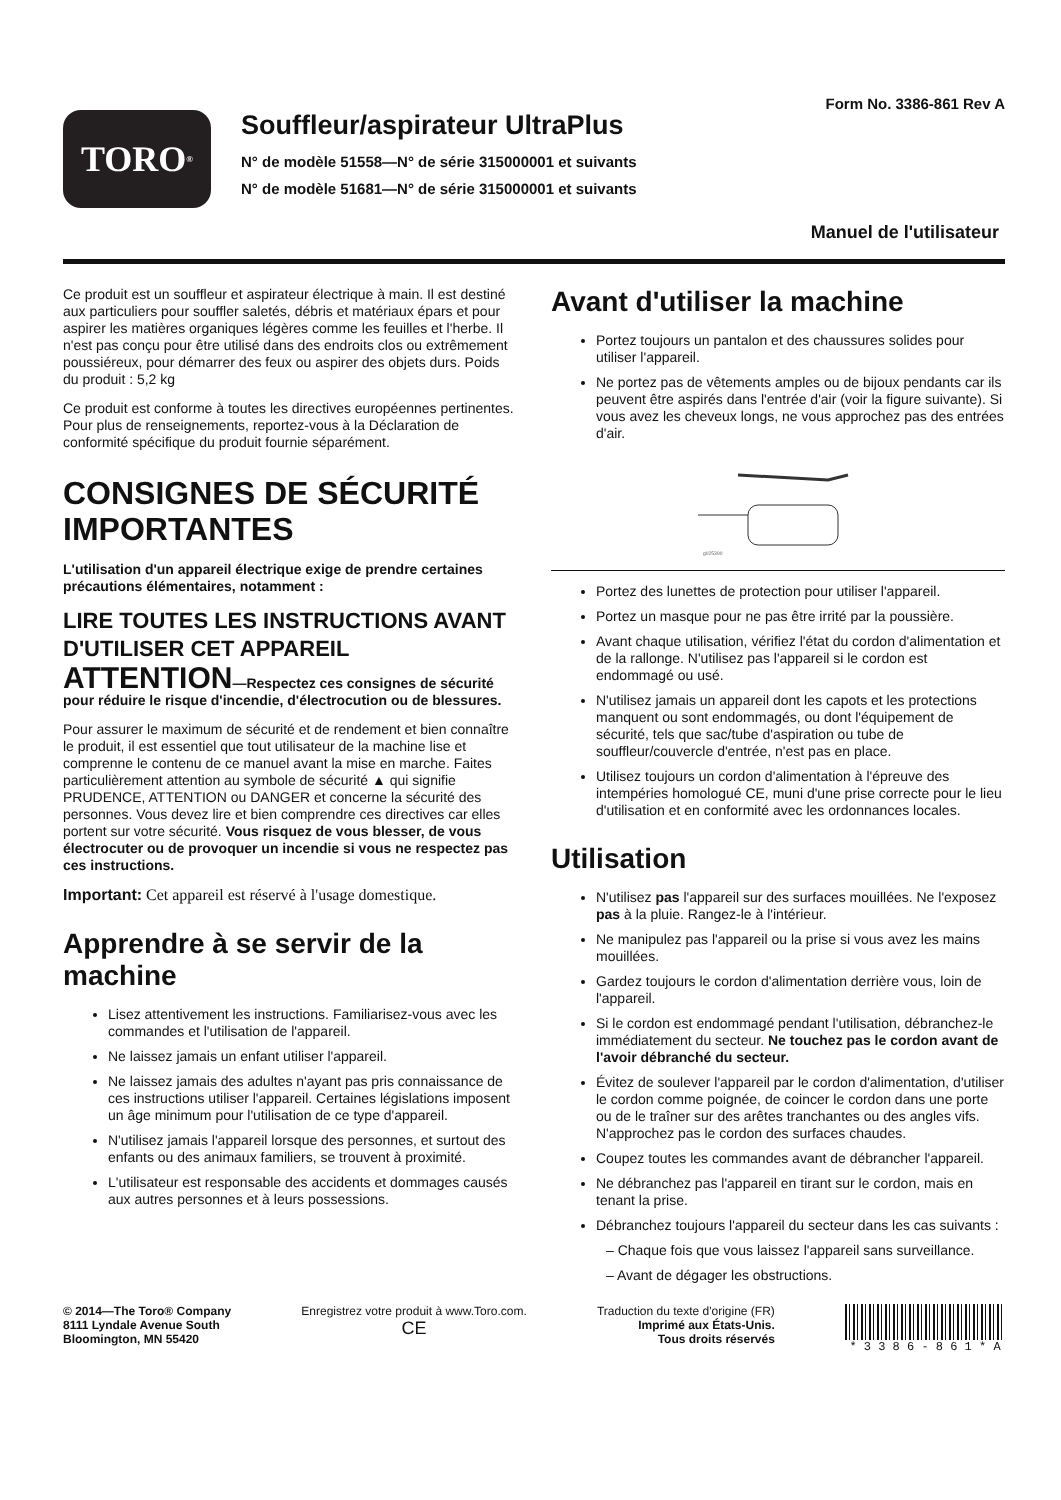Form No. 3386-861 Rev A
TORO<sup>®</sup>
Souffleur/aspirateur UltraPlus
N° de modèle 51558—N° de série 315000001 et suivants
N° de modèle 51681—N° de série 315000001 et suivants
Manuel de l'utilisateur
Ce produit est un souffleur et aspirateur électrique à main. Il est destiné aux particuliers pour souffler saletés, débris et matériaux épars et pour aspirer les matières organiques légères comme les feuilles et l'herbe. Il n'est pas conçu pour être utilisé dans des endroits clos ou extrêmement poussiéreux, pour démarrer des feux ou aspirer des objets durs. Poids du produit : 5,2 kg
Ce produit est conforme à toutes les directives européennes pertinentes. Pour plus de renseignements, reportez-vous à la Déclaration de conformité spécifique du produit fournie séparément.
CONSIGNES DE SÉCURITÉ IMPORTANTES
L'utilisation d'un appareil électrique exige de prendre certaines précautions élémentaires, notamment :
LIRE TOUTES LES INSTRUCTIONS AVANT D'UTILISER CET APPAREIL
ATTENTION—Respectez ces consignes de sécurité pour réduire le risque d'incendie, d'électrocution ou de blessures.
Pour assurer le maximum de sécurité et de rendement et bien connaître le produit, il est essentiel que tout utilisateur de la machine lise et comprenne le contenu de ce manuel avant la mise en marche. Faites particulièrement attention au symbole de sécurité ▲ qui signifie PRUDENCE, ATTENTION ou DANGER et concerne la sécurité des personnes. Vous devez lire et bien comprendre ces directives car elles portent sur votre sécurité. Vous risquez de vous blesser, de vous électrocuter ou de provoquer un incendie si vous ne respectez pas ces instructions.
Important: Cet appareil est réservé à l'usage domestique.
Apprendre à se servir de la machine
Lisez attentivement les instructions. Familiarisez-vous avec les commandes et l'utilisation de l'appareil.
Ne laissez jamais un enfant utiliser l'appareil.
Ne laissez jamais des adultes n'ayant pas pris connaissance de ces instructions utiliser l'appareil. Certaines législations imposent un âge minimum pour l'utilisation de ce type d'appareil.
N'utilisez jamais l'appareil lorsque des personnes, et surtout des enfants ou des animaux familiers, se trouvent à proximité.
L'utilisateur est responsable des accidents et dommages causés aux autres personnes et à leurs possessions.
Avant d'utiliser la machine
Portez toujours un pantalon et des chaussures solides pour utiliser l'appareil.
Ne portez pas de vêtements amples ou de bijoux pendants car ils peuvent être aspirés dans l'entrée d'air (voir la figure suivante). Si vous avez les cheveux longs, ne vous approchez pas des entrées d'air.
g025390
Portez des lunettes de protection pour utiliser l'appareil.
Portez un masque pour ne pas être irrité par la poussière.
Avant chaque utilisation, vérifiez l'état du cordon d'alimentation et de la rallonge. N'utilisez pas l'appareil si le cordon est endommagé ou usé.
N'utilisez jamais un appareil dont les capots et les protections manquent ou sont endommagés, ou dont l'équipement de sécurité, tels que sac/tube d'aspiration ou tube de souffleur/couvercle d'entrée, n'est pas en place.
Utilisez toujours un cordon d'alimentation à l'épreuve des intempéries homologué CE, muni d'une prise correcte pour le lieu d'utilisation et en conformité avec les ordonnances locales.
Utilisation
N'utilisez pas l'appareil sur des surfaces mouillées. Ne l'exposez pas à la pluie. Rangez-le à l'intérieur.
Ne manipulez pas l'appareil ou la prise si vous avez les mains mouillées.
Gardez toujours le cordon d'alimentation derrière vous, loin de l'appareil.
Si le cordon est endommagé pendant l'utilisation, débranchez-le immédiatement du secteur. Ne touchez pas le cordon avant de l'avoir débranché du secteur.
Évitez de soulever l'appareil par le cordon d'alimentation, d'utiliser le cordon comme poignée, de coincer le cordon dans une porte ou de le traîner sur des arêtes tranchantes ou des angles vifs. N'approchez pas le cordon des surfaces chaudes.
Coupez toutes les commandes avant de débrancher l'appareil.
Ne débranchez pas l'appareil en tirant sur le cordon, mais en tenant la prise.
Débranchez toujours l'appareil du secteur dans les cas suivants :
– Chaque fois que vous laissez l'appareil sans surveillance.
– Avant de dégager les obstructions.
© 2014—The Toro® Company
8111 Lyndale Avenue South
Bloomington, MN 55420
Enregistrez votre produit à www.Toro.com.
CE
Traduction du texte d'origine (FR)
Imprimé aux États-Unis.
Tous droits réservés
* 3 3 8 6 - 8 6 1 * A